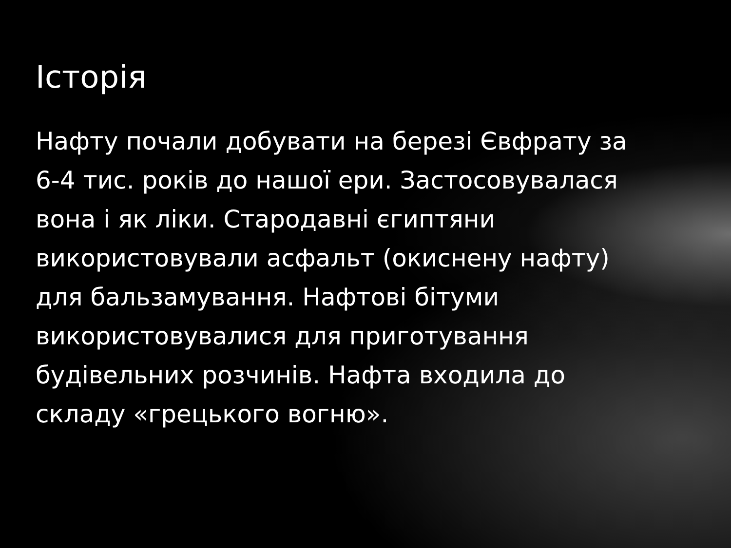Історія
Нафту почали добувати на березі Євфрату за 6-4 тис. років до нашої ери. Застосовувалася вона і як ліки. Стародавні єгиптяни використовували асфальт (окиснену нафту) для бальзамування. Нафтові бітуми використовувалися для приготування будівельних розчинів. Нафта входила до складу «грецького вогню».